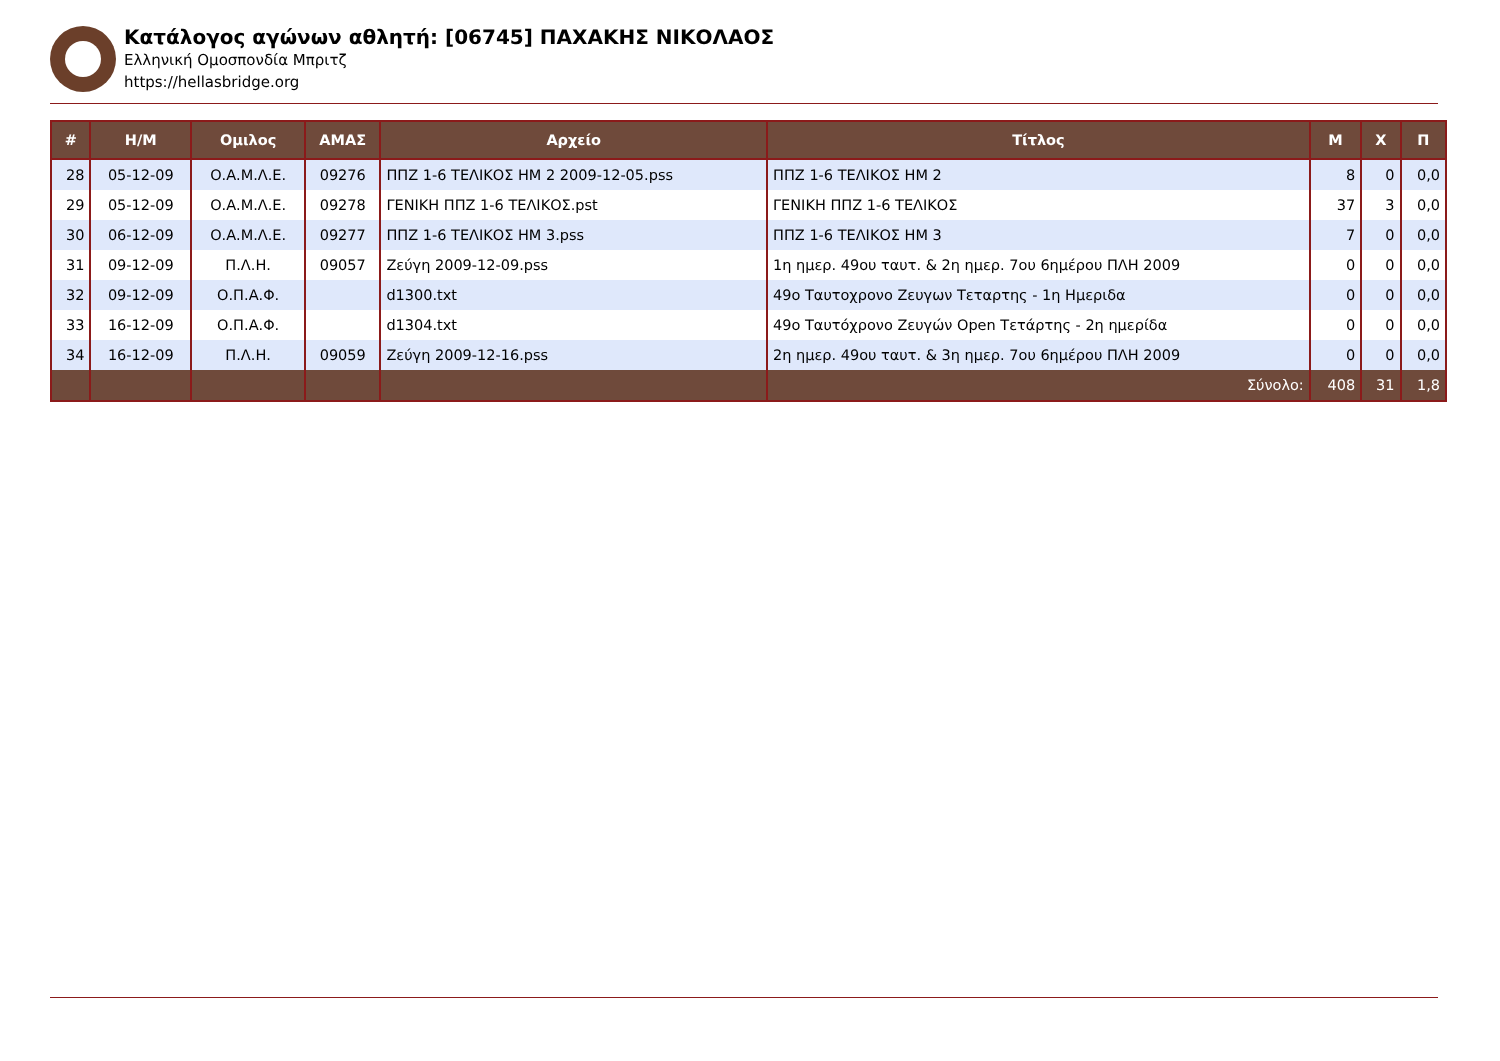Κατάλογος αγώνων αθλητή: [06745] ΠΑΧΑΚΗΣ ΝΙΚΟΛΑΟΣ
Ελληνική Ομοσπονδία Μπριτζ
https://hellasbridge.org
| # | Η/Μ | Ομιλος | ΑΜΑΣ | Αρχείο | Τίτλος | Μ | Χ | Π |
| --- | --- | --- | --- | --- | --- | --- | --- | --- |
| 28 | 05-12-09 | Ο.Α.Μ.Λ.Ε. | 09276 | ΠΠΖ 1-6 ΤΕΛΙΚΟΣ ΗΜ 2 2009-12-05.pss | ΠΠΖ 1-6 ΤΕΛΙΚΟΣ ΗΜ 2 | 8 | 0 | 0,0 |
| 29 | 05-12-09 | Ο.Α.Μ.Λ.Ε. | 09278 | ΓΕΝΙΚΗ ΠΠΖ 1-6 ΤΕΛΙΚΟΣ.pst | ΓΕΝΙΚΗ ΠΠΖ 1-6 ΤΕΛΙΚΟΣ | 37 | 3 | 0,0 |
| 30 | 06-12-09 | Ο.Α.Μ.Λ.Ε. | 09277 | ΠΠΖ 1-6 ΤΕΛΙΚΟΣ ΗΜ 3.pss | ΠΠΖ 1-6 ΤΕΛΙΚΟΣ ΗΜ 3 | 7 | 0 | 0,0 |
| 31 | 09-12-09 | Π.Λ.Η. | 09057 | Ζεύγη 2009-12-09.pss | 1η ημερ. 49ου ταυτ. & 2η ημερ. 7ου 6ημέρου ΠΛΗ 2009 | 0 | 0 | 0,0 |
| 32 | 09-12-09 | Ο.Π.Α.Φ. | | d1300.txt | 49ο Ταυτοχρονο Ζευγων Τεταρτης - 1η Ημεριδα | 0 | 0 | 0,0 |
| 33 | 16-12-09 | Ο.Π.Α.Φ. | | d1304.txt | 49ο Ταυτόχρονο Ζευγών Open Τετάρτης - 2η ημερίδα | 0 | 0 | 0,0 |
| 34 | 16-12-09 | Π.Λ.Η. | 09059 | Ζεύγη 2009-12-16.pss | 2η ημερ. 49ου ταυτ. & 3η ημερ. 7ου 6ημέρου ΠΛΗ 2009 | 0 | 0 | 0,0 |
| | | | | | Σύνολο: | 408 | 31 | 1,8 |